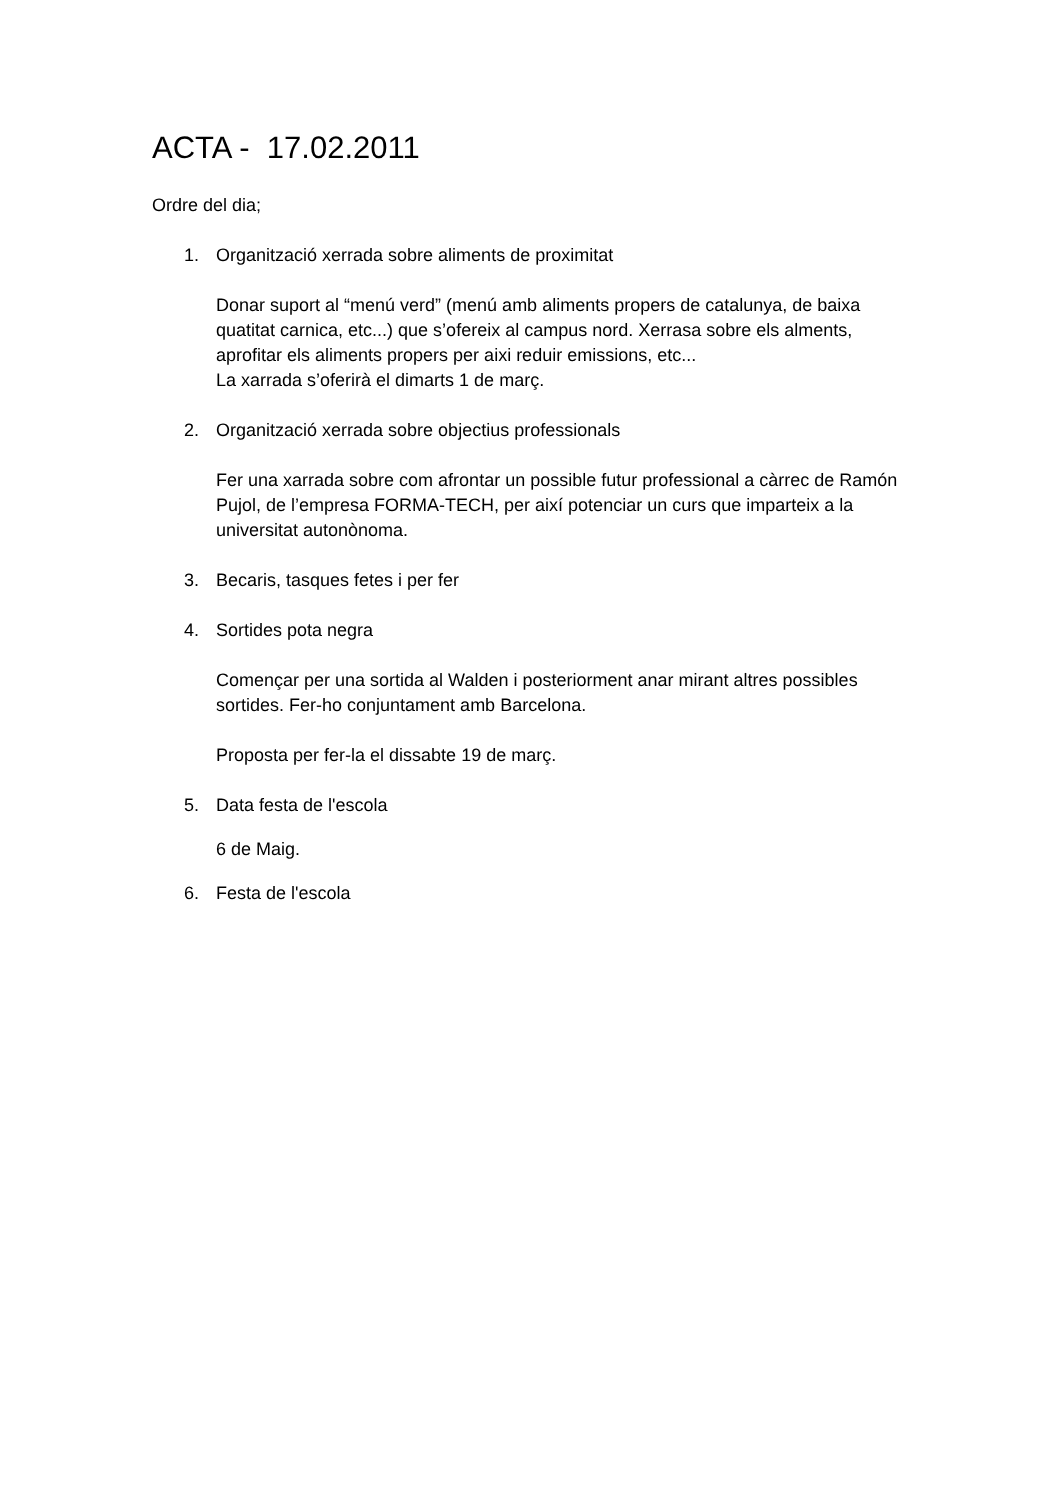ACTA - 17.02.2011
Ordre del dia;
1. Organització xerrada sobre aliments de proximitat
Donar suport al “menú verd” (menú amb aliments propers de catalunya, de baixa quatitat carnica, etc...) que s’ofereix al campus nord. Xerrasa sobre els alments, aprofitar els aliments propers per aixi reduir emissions, etc...
La xarrada s’oferirà el dimarts 1 de març.
2. Organització xerrada sobre objectius professionals
Fer una xarrada sobre com afrontar un possible futur professional a càrrec de Ramón Pujol, de l’empresa FORMA-TECH, per així potenciar un curs que imparteix a la universitat autonònoma.
3. Becaris, tasques fetes i per fer
4. Sortides pota negra
Començar per una sortida al Walden i posteriorment anar mirant altres possibles sortides. Fer-ho conjuntament amb Barcelona.
Proposta per fer-la el dissabte 19 de març.
5. Data festa de l'escola
6 de Maig.
6. Festa de l'escola